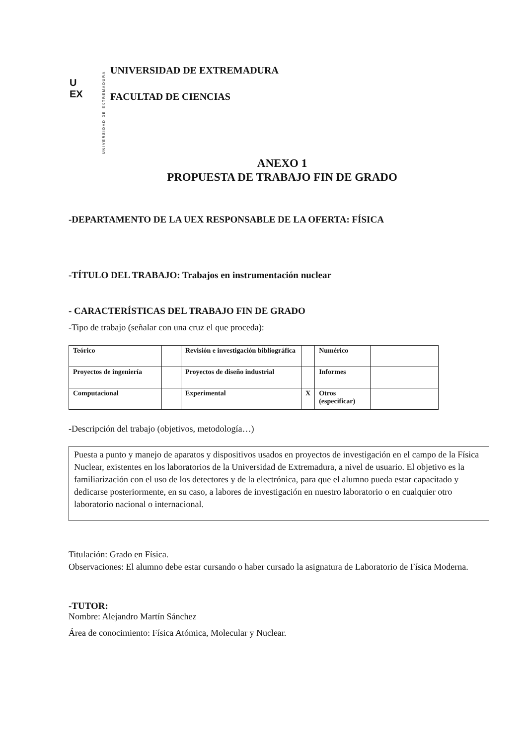U
EX
UNIVERSIDAD DE EXTREMADURA
UNIVERSIDAD DE EXTREMADURA
FACULTAD DE CIENCIAS
ANEXO 1
PROPUESTA DE TRABAJO FIN DE GRADO
-DEPARTAMENTO DE LA UEX RESPONSABLE DE LA OFERTA: FÍSICA
-TÍTULO DEL TRABAJO: Trabajos en instrumentación nuclear
- CARACTERÍSTICAS DEL TRABAJO FIN DE GRADO
-Tipo de trabajo (señalar con una cruz el que proceda):
| Teórico | | Revisión e investigación bibliográfica | | Numérico | |
| Proyectos de ingeniería | | Proyectos de diseño industrial | | Informes | |
| Computacional | | Experimental | X | Otros (especificar) | |
-Descripción del trabajo (objetivos, metodología…)
Puesta a punto y manejo de aparatos y dispositivos usados en proyectos de investigación en el campo de la Física Nuclear, existentes en los laboratorios de la Universidad de Extremadura, a nivel de usuario. El objetivo es la familiarización con el uso de los detectores y de la electrónica, para que el alumno pueda estar capacitado y dedicarse posteriormente, en su caso, a labores de investigación en nuestro laboratorio o en cualquier otro laboratorio nacional o internacional.
Titulación: Grado en Física.
Observaciones: El alumno debe estar cursando o haber cursado la asignatura de Laboratorio de Física Moderna.
-TUTOR:
Nombre: Alejandro Martín Sánchez
Área de conocimiento: Física Atómica, Molecular y Nuclear.